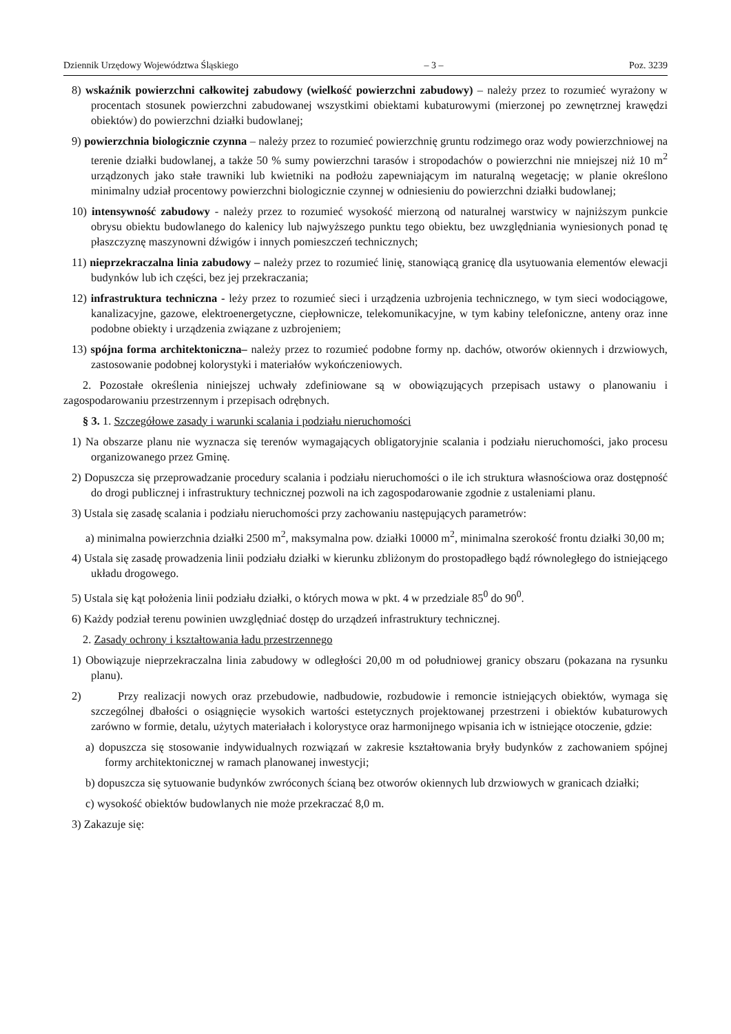Dziennik Urzędowy Województwa Śląskiego – 3 – Poz. 3239
8) wskaźnik powierzchni całkowitej zabudowy (wielkość powierzchni zabudowy) – należy przez to rozumieć wyrażony w procentach stosunek powierzchni zabudowanej wszystkimi obiektami kubaturowymi (mierzonej po zewnętrznej krawędzi obiektów) do powierzchni działki budowlanej;
9) powierzchnia biologicznie czynna – należy przez to rozumieć powierzchnię gruntu rodzimego oraz wody powierzchniowej na terenie działki budowlanej, a także 50 % sumy powierzchni tarasów i stropodachów o powierzchni nie mniejszej niż 10 m<sup>2</sup> urządzonych jako stałe trawniki lub kwietniki na podłożu zapewniającym im naturalną wegetację; w planie określono minimalny udział procentowy powierzchni biologicznie czynnej w odniesieniu do powierzchni działki budowlanej;
10) intensywność zabudowy - należy przez to rozumieć wysokość mierzoną od naturalnej warstwicy w najniższym punkcie obrysu obiektu budowlanego do kalenicy lub najwyższego punktu tego obiektu, bez uwzględniania wyniesionych ponad tę płaszczyznę maszynowni dźwigów i innych pomieszczeń technicznych;
11) nieprzekraczalna linia zabudowy – należy przez to rozumieć linię, stanowiącą granicę dla usytuowania elementów elewacji budynków lub ich części, bez jej przekraczania;
12) infrastruktura techniczna - leży przez to rozumieć sieci i urządzenia uzbrojenia technicznego, w tym sieci wodociągowe, kanalizacyjne, gazowe, elektroenergetyczne, ciepłownicze, telekomunikacyjne, w tym kabiny telefoniczne, anteny oraz inne podobne obiekty i urządzenia związane z uzbrojeniem;
13) spójna forma architektoniczna– należy przez to rozumieć podobne formy np. dachów, otworów okiennych i drzwiowych, zastosowanie podobnej kolorystyki i materiałów wykończeniowych.
2. Pozostałe określenia niniejszej uchwały zdefiniowane są w obowiązujących przepisach ustawy o planowaniu i zagospodarowaniu przestrzennym i przepisach odrębnych.
§ 3. 1. Szczegółowe zasady i warunki scalania i podziału nieruchomości
1) Na obszarze planu nie wyznacza się terenów wymagających obligatoryjnie scalania i podziału nieruchomości, jako procesu organizowanego przez Gminę.
2) Dopuszcza się przeprowadzanie procedury scalania i podziału nieruchomości o ile ich struktura własnościowa oraz dostępność do drogi publicznej i infrastruktury technicznej pozwoli na ich zagospodarowanie zgodnie z ustaleniami planu.
3) Ustala się zasadę scalania i podziału nieruchomości przy zachowaniu następujących parametrów:
a) minimalna powierzchnia działki 2500 m<sup>2</sup>, maksymalna pow. działki 10000 m<sup>2</sup>, minimalna szerokość frontu działki 30,00 m;
4) Ustala się zasadę prowadzenia linii podziału działki w kierunku zbliżonym do prostopadłego bądź równoległego do istniejącego układu drogowego.
5) Ustala się kąt położenia linii podziału działki, o których mowa w pkt. 4 w przedziale 85<sup>0</sup> do 90<sup>0</sup>.
6) Każdy podział terenu powinien uwzględniać dostęp do urządzeń infrastruktury technicznej.
2. Zasady ochrony i kształtowania ładu przestrzennego
1) Obowiązuje nieprzekraczalna linia zabudowy w odległości 20,00 m od południowej granicy obszaru (pokazana na rysunku planu).
2) Przy realizacji nowych oraz przebudowie, nadbudowie, rozbudowie i remoncie istniejących obiektów, wymaga się szczególnej dbałości o osiągnięcie wysokich wartości estetycznych projektowanej przestrzeni i obiektów kubaturowych zarówno w formie, detalu, użytych materiałach i kolorystyce oraz harmonijnego wpisania ich w istniejące otoczenie, gdzie:
a) dopuszcza się stosowanie indywidualnych rozwiązań w zakresie kształtowania bryły budynków z zachowaniem spójnej formy architektonicznej w ramach planowanej inwestycji;
b) dopuszcza się sytuowanie budynków zwróconych ścianą bez otworów okiennych lub drzwiowych w granicach działki;
c) wysokość obiektów budowlanych nie może przekraczać 8,0 m.
3) Zakazuje się: